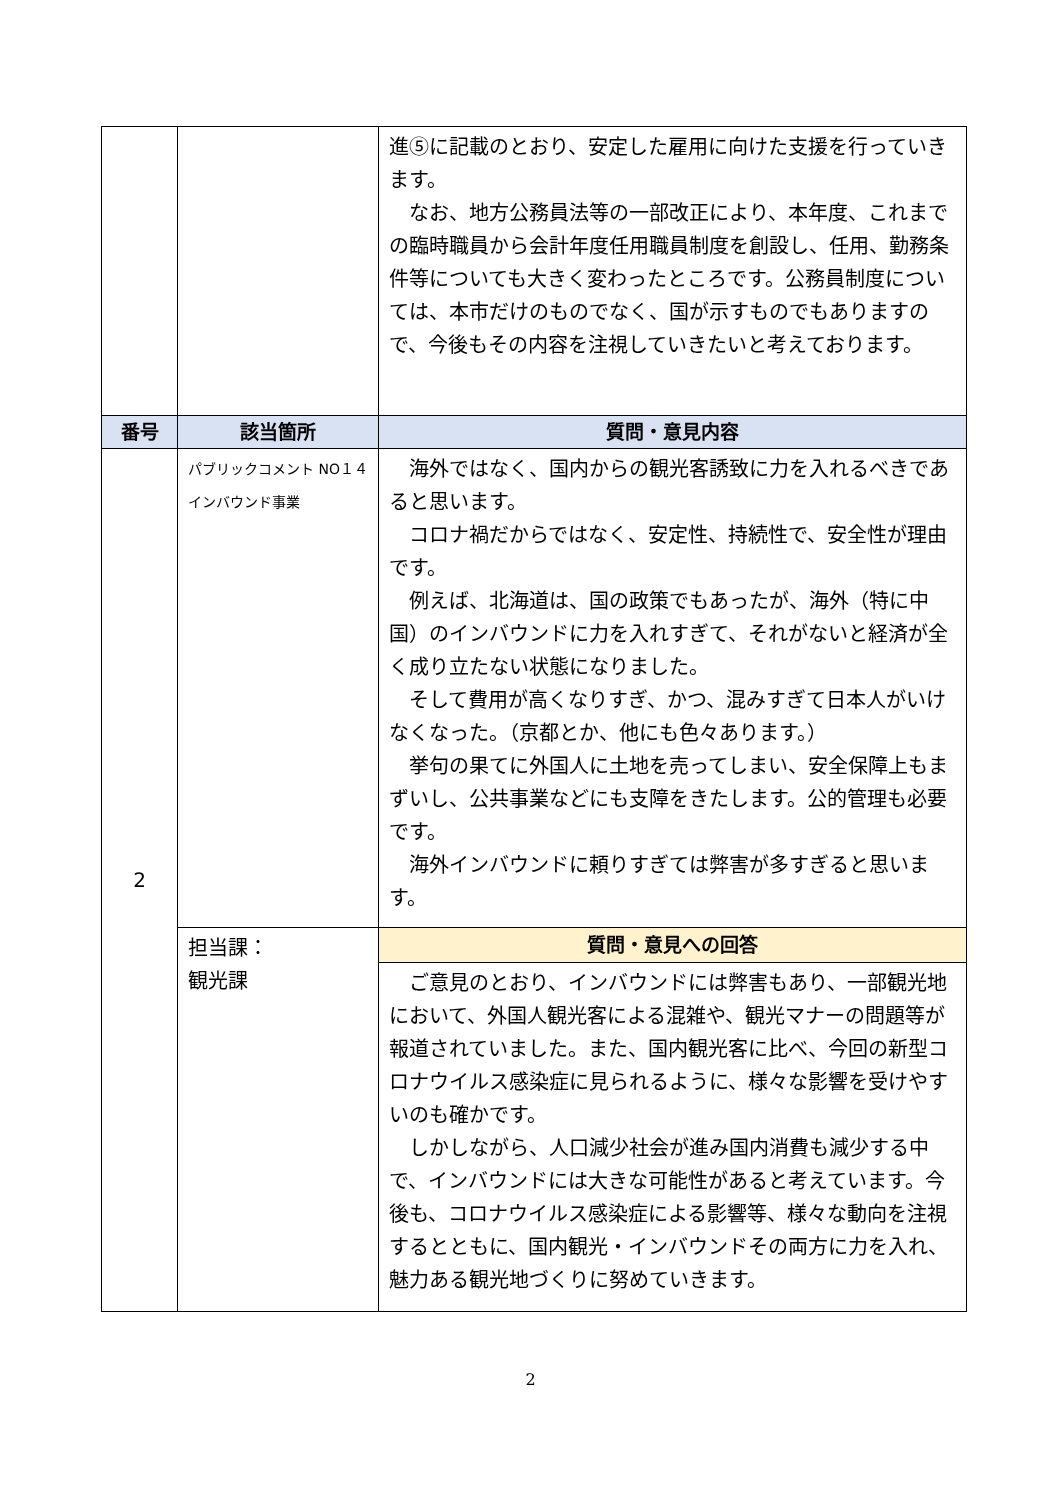| | | 進⑤に記載のとおり、安定した雇用に向けた支援を行っていきます。 なお、地方公務員法等の一部改正により、本年度、これまでの臨時職員から会計年度任用職員制度を創設し、任用、勤務条件等についても大きく変わったところです。公務員制度については、本市だけのものでなく、国が示すものでもありますので、今後もその内容を注視していきたいと考えております。 |
| 番号 | 該当箇所 | 質問・意見内容 |
| 2 | パブリックコメント NO１４ インバウンド事業 | 海外ではなく、国内からの観光客誘致に力を入れるべきであると思います。 コロナ禍だからではなく、安定性、持続性で、安全性が理由です。 例えば、北海道は、国の政策でもあったが、海外（特に中国）のインバウンドに力を入れすぎて、それがないと経済が全く成り立たない状態になりました。 そして費用が高くなりすぎ、かつ、混みすぎて日本人がいけなくなった。（京都とか、他にも色々あります。） 挙句の果てに外国人に土地を売ってしまい、安全保障上もまずいし、公共事業などにも支障をきたします。公的管理も必要です。 海外インバウンドに頼りすぎては弊害が多すぎると思います。 |
| | 担当課： 観光課 | 質問・意見への回答 |
| | | ご意見のとおり、インバウンドには弊害もあり、一部観光地において、外国人観光客による混雑や、観光マナーの問題等が報道されていました。また、国内観光客に比べ、今回の新型コロナウイルス感染症に見られるように、様々な影響を受けやすいのも確かです。 しかしながら、人口減少社会が進み国内消費も減少する中で、インバウンドには大きな可能性があると考えています。今後も、コロナウイルス感染症による影響等、様々な動向を注視するとともに、国内観光・インバウンドその両方に力を入れ、魅力ある観光地づくりに努めていきます。 |
2